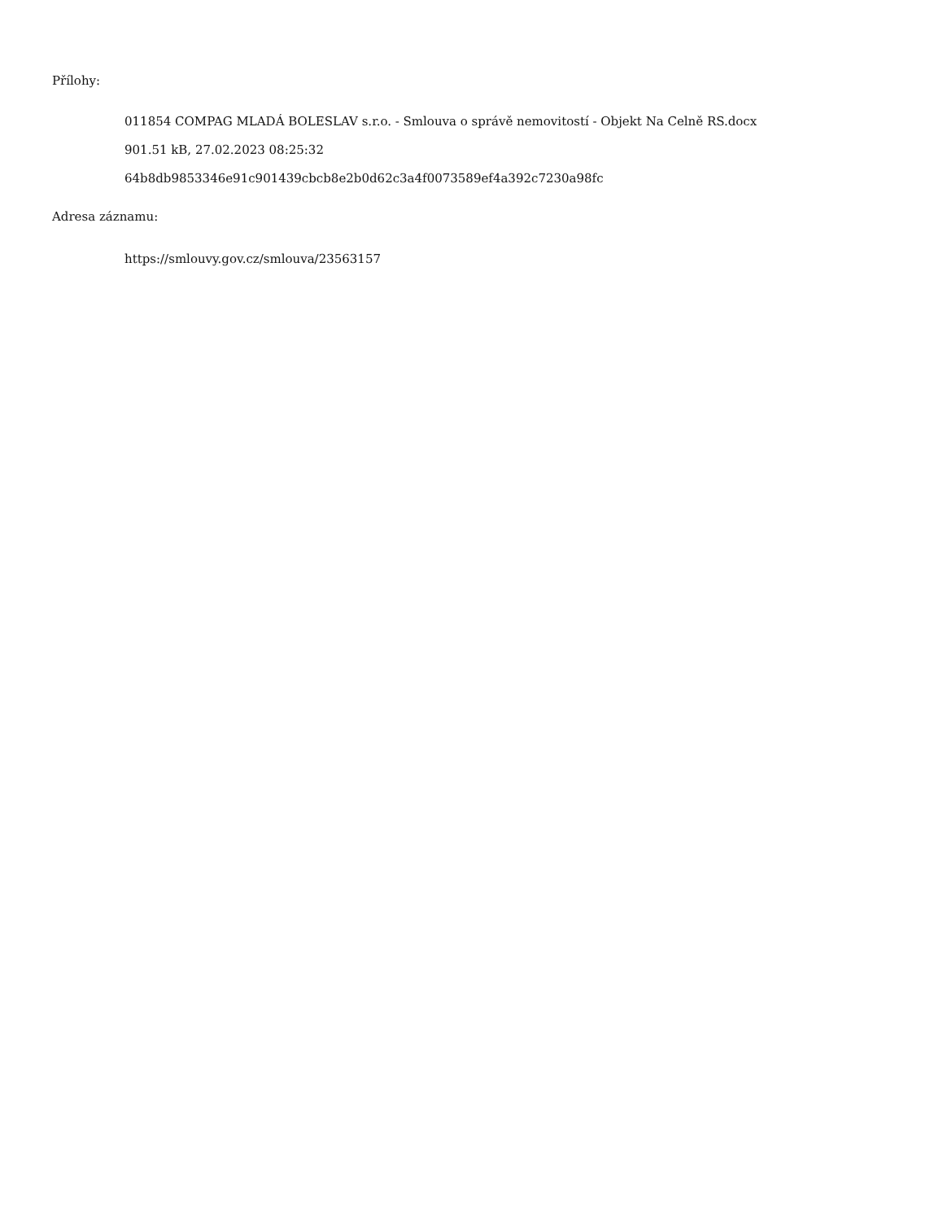Přílohy:
011854 COMPAG MLADÁ BOLESLAV s.r.o. - Smlouva o správě nemovitostí - Objekt Na Celně RS.docx
901.51 kB, 27.02.2023 08:25:32
64b8db9853346e91c901439cbcb8e2b0d62c3a4f0073589ef4a392c7230a98fc
Adresa záznamu:
https://smlouvy.gov.cz/smlouva/23563157